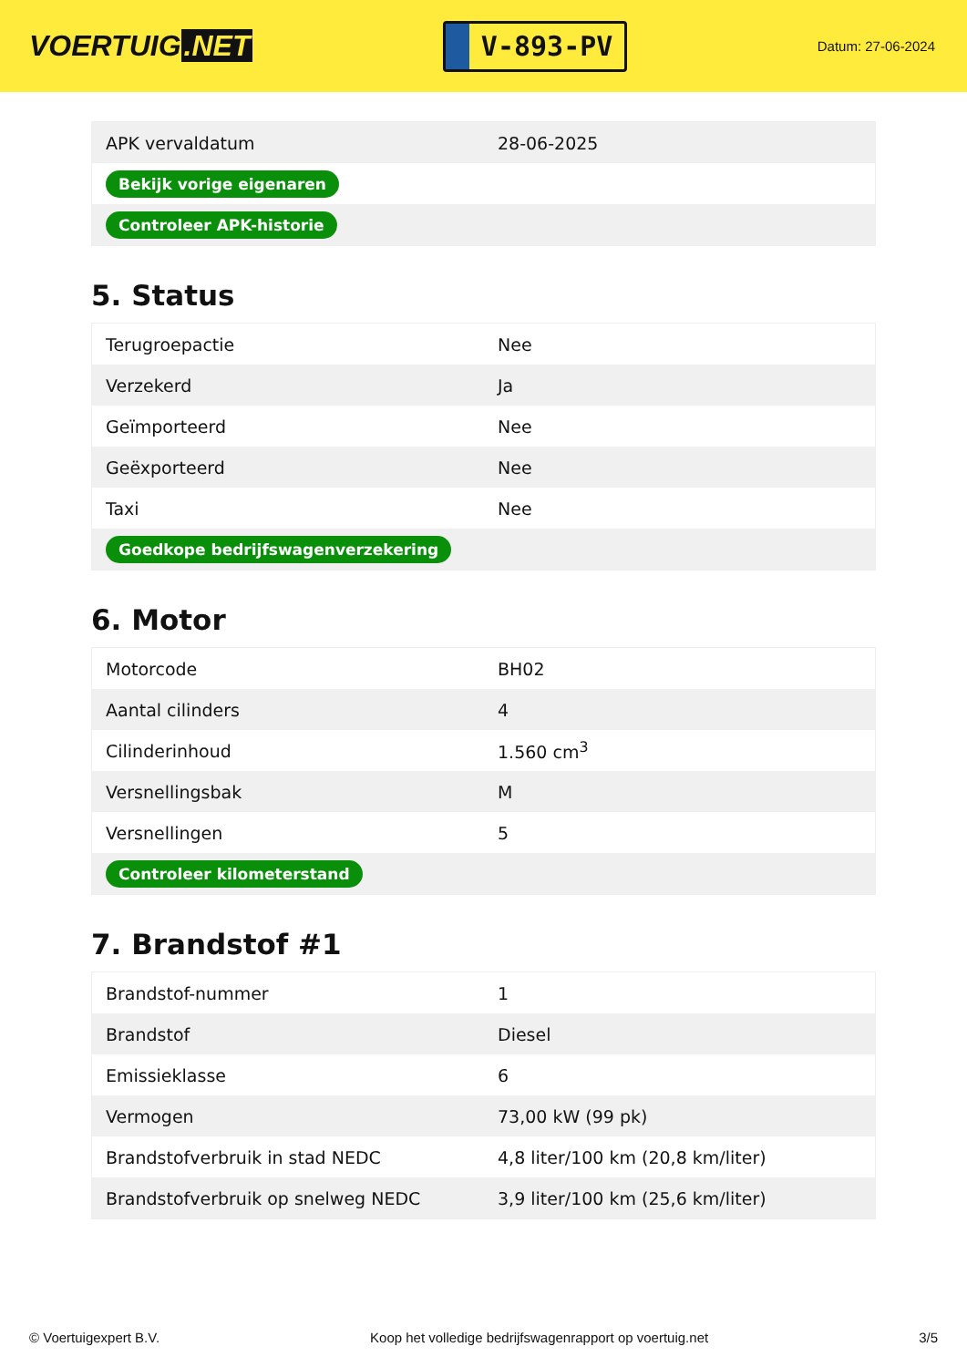VOERTUIG.NET
V-893-PV
Datum: 27-06-2024
| APK vervaldatum | 28-06-2025 |
| Bekijk vorige eigenaren | |
| Controleer APK-historie | |
5. Status
| Terugroepactie | Nee |
| Verzekerd | Ja |
| Geïmporteerd | Nee |
| Geëxporteerd | Nee |
| Taxi | Nee |
| Goedkope bedrijfswagenverzekering | |
6. Motor
| Motorcode | BH02 |
| Aantal cilinders | 4 |
| Cilinderinhoud | 1.560 cm<sup>3</sup> |
| Versnellingsbak | M |
| Versnellingen | 5 |
| Controleer kilometerstand | |
7. Brandstof #1
| Brandstof-nummer | 1 |
| Brandstof | Diesel |
| Emissieklasse | 6 |
| Vermogen | 73,00 kW (99 pk) |
| Brandstofverbruik in stad NEDC | 4,8 liter/100 km (20,8 km/liter) |
| Brandstofverbruik op snelweg NEDC | 3,9 liter/100 km (25,6 km/liter) |
© Voertuigexpert B.V. Koop het volledige bedrijfswagenrapport op voertuig.net 3/5